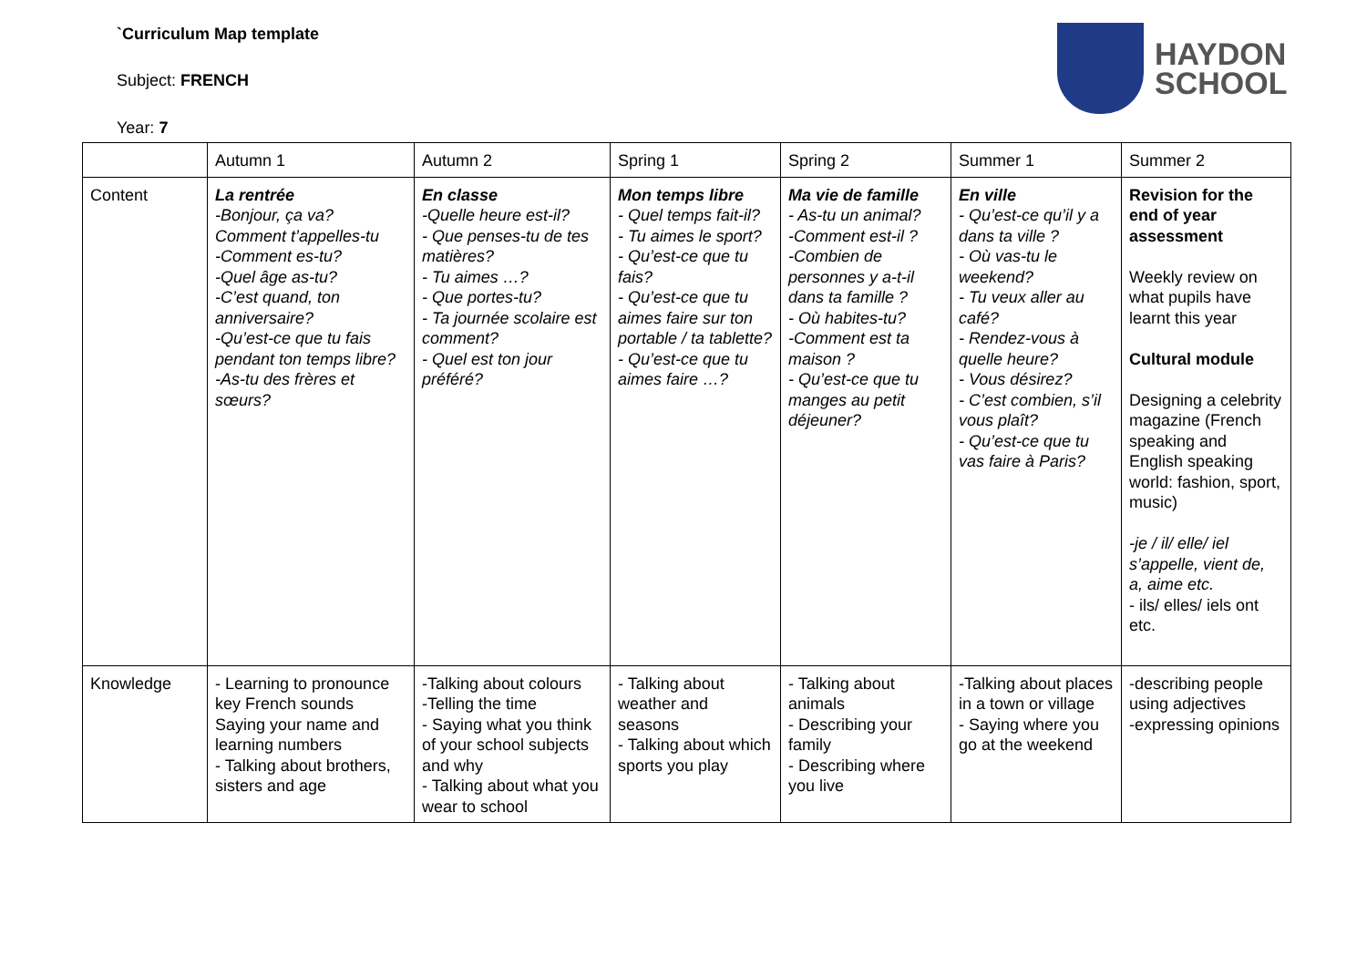`Curriculum Map template
Subject: FRENCH
Year: 7
HAYDON
SCHOOL
| | Autumn 1 | Autumn 2 | Spring 1 | Spring 2 | Summer 1 | Summer 2 |
| Content | La rentrée -Bonjour, ça va? Comment t’appelles-tu -Comment es-tu? -Quel âge as-tu? -C’est quand, ton anniversaire? -Qu’est-ce que tu fais pendant ton temps libre? -As-tu des frères et sœurs? | En classe -Quelle heure est-il? - Que penses-tu de tes matières? - Tu aimes …? - Que portes-tu? - Ta journée scolaire est comment? - Quel est ton jour préféré? | Mon temps libre - Quel temps fait-il? - Tu aimes le sport? - Qu’est-ce que tu fais? - Qu’est-ce que tu aimes faire sur ton portable / ta tablette? - Qu’est-ce que tu aimes faire …? | Ma vie de famille - As-tu un animal? -Comment est-il ? -Combien de personnes y a-t-il dans ta famille ? - Où habites-tu? -Comment est ta maison ? - Qu’est-ce que tu manges au petit déjeuner? | En ville - Qu’est-ce qu’il y a dans ta ville ? - Où vas-tu le weekend? - Tu veux aller au café? - Rendez-vous à quelle heure? - Vous désirez? - C’est combien, s’il vous plaît? - Qu’est-ce que tu vas faire à Paris? | Revision for the end of year assessment Weekly review on what pupils have learnt this year Cultural module Designing a celebrity magazine (French speaking and English speaking world: fashion, sport, music) -je / il/ elle/ iel s’appelle, vient de, a, aime etc. - ils/ elles/ iels ont etc. |
| Knowledge | - Learning to pronounce key French sounds Saying your name and learning numbers - Talking about brothers, sisters and age | -Talking about colours -Telling the time - Saying what you think of your school subjects and why - Talking about what you wear to school | - Talking about weather and seasons - Talking about which sports you play | - Talking about animals - Describing your family - Describing where you live | -Talking about places in a town or village - Saying where you go at the weekend | -describing people using adjectives -expressing opinions |